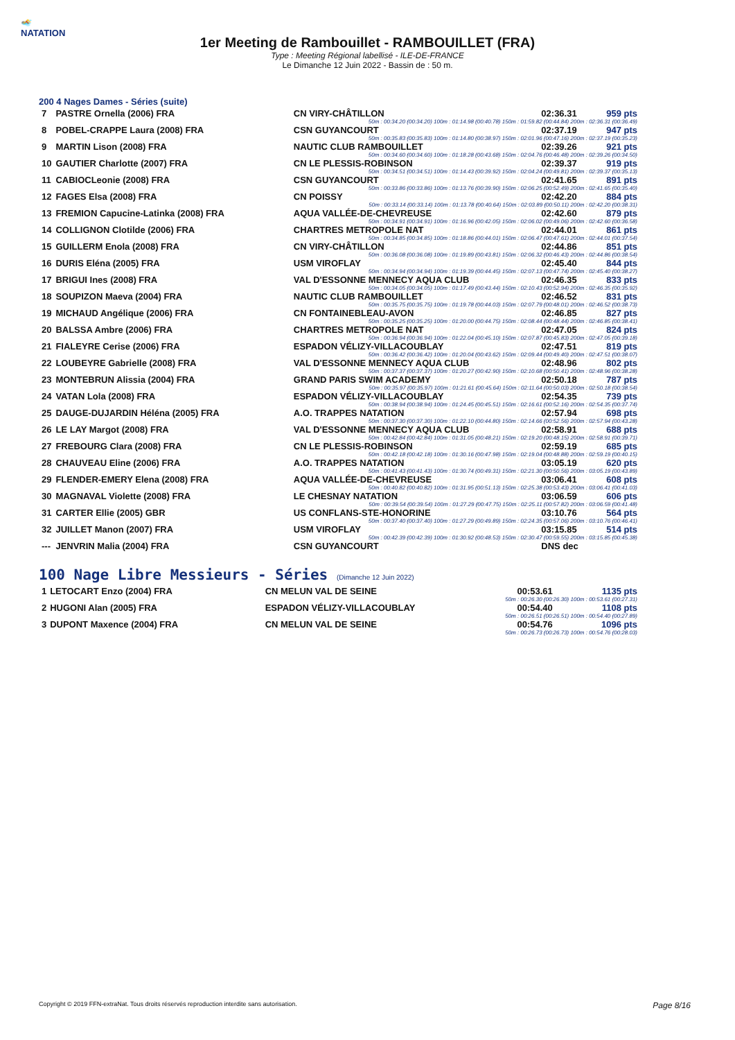🏊
NATATION
1er Meeting de Rambouillet - RAMBOUILLET (FRA)
Type : Meeting Régional labellisé - ILE-DE-FRANCE
Le Dimanche 12 Juin 2022 - Bassin de : 50 m.
200 4 Nages Dames - Séries (suite)
| 7 | PASTRE Ornella (2006) FRA | CN VIRY-CHÂTILLON | 02:36.31 | 959 pts |
| 50m : 00:34.20 (00:34.20) 100m : 01:14.98 (00:40.78) 150m : 01:59.82 (00:44.84) 200m : 02:36.31 (00:36.49) | | | | |
| 8 | POBEL-CRAPPE Laura (2008) FRA | CSN GUYANCOURT | 02:37.19 | 947 pts |
| 50m : 00:35.83 (00:35.83) 100m : 01:14.80 (00:38.97) 150m : 02:01.96 (00:47.16) 200m : 02:37.19 (00:35.23) | | | | |
| 9 | MARTIN Lison (2008) FRA | NAUTIC CLUB RAMBOUILLET | 02:39.26 | 921 pts |
| 50m : 00:34.60 (00:34.60) 100m : 01:18.28 (00:43.68) 150m : 02:04.76 (00:46.48) 200m : 02:39.26 (00:34.50) | | | | |
| 10 | GAUTIER Charlotte (2007) FRA | CN LE PLESSIS-ROBINSON | 02:39.37 | 919 pts |
| 50m : 00:34.51 (00:34.51) 100m : 01:14.43 (00:39.92) 150m : 02:04.24 (00:49.81) 200m : 02:39.37 (00:35.13) | | | | |
| 11 | CABIOCLeonie (2008) FRA | CSN GUYANCOURT | 02:41.65 | 891 pts |
| 50m : 00:33.86 (00:33.86) 100m : 01:13.76 (00:39.90) 150m : 02:06.25 (00:52.49) 200m : 02:41.65 (00:35.40) | | | | |
| 12 | FAGES Elsa (2008) FRA | CN POISSY | 02:42.20 | 884 pts |
| 50m : 00:33.14 (00:33.14) 100m : 01:13.78 (00:40.64) 150m : 02:03.89 (00:50.11) 200m : 02:42.20 (00:38.31) | | | | |
| 13 | FREMION Capucine-Latinka (2008) FRA | AQUA VALLÉE-DE-CHEVREUSE | 02:42.60 | 879 pts |
| 50m : 00:34.91 (00:34.91) 100m : 01:16.96 (00:42.05) 150m : 02:06.02 (00:49.06) 200m : 02:42.60 (00:36.58) | | | | |
| 14 | COLLIGNON Clotilde (2006) FRA | CHARTRES METROPOLE NAT | 02:44.01 | 861 pts |
| 50m : 00:34.85 (00:34.85) 100m : 01:18.86 (00:44.01) 150m : 02:06.47 (00:47.61) 200m : 02:44.01 (00:37.54) | | | | |
| 15 | GUILLERM Enola (2008) FRA | CN VIRY-CHÂTILLON | 02:44.86 | 851 pts |
| 50m : 00:36.08 (00:36.08) 100m : 01:19.89 (00:43.81) 150m : 02:06.32 (00:46.43) 200m : 02:44.86 (00:38.54) | | | | |
| 16 | DURIS Eléna (2005) FRA | USM VIROFLAY | 02:45.40 | 844 pts |
| 50m : 00:34.94 (00:34.94) 100m : 01:19.39 (00:44.45) 150m : 02:07.13 (00:47.74) 200m : 02:45.40 (00:38.27) | | | | |
| 17 | BRIGUI Ines (2008) FRA | VAL D'ESSONNE MENNECY AQUA CLUB | 02:46.35 | 833 pts |
| 50m : 00:34.05 (00:34.05) 100m : 01:17.49 (00:43.44) 150m : 02:10.43 (00:52.94) 200m : 02:46.35 (00:35.92) | | | | |
| 18 | SOUPIZON Maeva (2004) FRA | NAUTIC CLUB RAMBOUILLET | 02:46.52 | 831 pts |
| 50m : 00:35.75 (00:35.75) 100m : 01:19.78 (00:44.03) 150m : 02:07.79 (00:48.01) 200m : 02:46.52 (00:38.73) | | | | |
| 19 | MICHAUD Angélique (2006) FRA | CN FONTAINEBLEAU-AVON | 02:46.85 | 827 pts |
| 50m : 00:35.25 (00:35.25) 100m : 01:20.00 (00:44.75) 150m : 02:08.44 (00:48.44) 200m : 02:46.85 (00:38.41) | | | | |
| 20 | BALSSA Ambre (2006) FRA | CHARTRES METROPOLE NAT | 02:47.05 | 824 pts |
| 50m : 00:36.94 (00:36.94) 100m : 01:22.04 (00:45.10) 150m : 02:07.87 (00:45.83) 200m : 02:47.05 (00:39.18) | | | | |
| 21 | FIALEYRE Cerise (2006) FRA | ESPADON VÉLIZY-VILLACOUBLAY | 02:47.51 | 819 pts |
| 50m : 00:36.42 (00:36.42) 100m : 01:20.04 (00:43.62) 150m : 02:09.44 (00:49.40) 200m : 02:47.51 (00:38.07) | | | | |
| 22 | LOUBEYRE Gabrielle (2008) FRA | VAL D'ESSONNE MENNECY AQUA CLUB | 02:48.96 | 802 pts |
| 50m : 00:37.37 (00:37.37) 100m : 01:20.27 (00:42.90) 150m : 02:10.68 (00:50.41) 200m : 02:48.96 (00:38.28) | | | | |
| 23 | MONTEBRUN Alissia (2004) FRA | GRAND PARIS SWIM ACADEMY | 02:50.18 | 787 pts |
| 50m : 00:35.97 (00:35.97) 100m : 01:21.61 (00:45.64) 150m : 02:11.64 (00:50.03) 200m : 02:50.18 (00:38.54) | | | | |
| 24 | VATAN Lola (2008) FRA | ESPADON VÉLIZY-VILLACOUBLAY | 02:54.35 | 739 pts |
| 50m : 00:38.94 (00:38.94) 100m : 01:24.45 (00:45.51) 150m : 02:16.61 (00:52.16) 200m : 02:54.35 (00:37.74) | | | | |
| 25 | DAUGE-DUJARDIN Héléna (2005) FRA | A.O. TRAPPES NATATION | 02:57.94 | 698 pts |
| 50m : 00:37.30 (00:37.30) 100m : 01:22.10 (00:44.80) 150m : 02:14.66 (00:52.56) 200m : 02:57.94 (00:43.28) | | | | |
| 26 | LE LAY Margot (2008) FRA | VAL D'ESSONNE MENNECY AQUA CLUB | 02:58.91 | 688 pts |
| 50m : 00:42.84 (00:42.84) 100m : 01:31.05 (00:48.21) 150m : 02:19.20 (00:48.15) 200m : 02:58.91 (00:39.71) | | | | |
| 27 | FREBOURG Clara (2008) FRA | CN LE PLESSIS-ROBINSON | 02:59.19 | 685 pts |
| 50m : 00:42.18 (00:42.18) 100m : 01:30.16 (00:47.98) 150m : 02:19.04 (00:48.88) 200m : 02:59.19 (00:40.15) | | | | |
| 28 | CHAUVEAU Eline (2006) FRA | A.O. TRAPPES NATATION | 03:05.19 | 620 pts |
| 50m : 00:41.43 (00:41.43) 100m : 01:30.74 (00:49.31) 150m : 02:21.30 (00:50.56) 200m : 03:05.19 (00:43.89) | | | | |
| 29 | FLENDER-EMERY Elena (2008) FRA | AQUA VALLÉE-DE-CHEVREUSE | 03:06.41 | 608 pts |
| 50m : 00:40.82 (00:40.82) 100m : 01:31.95 (00:51.13) 150m : 02:25.38 (00:53.43) 200m : 03:06.41 (00:41.03) | | | | |
| 30 | MAGNAVAL Violette (2008) FRA | LE CHESNAY NATATION | 03:06.59 | 606 pts |
| 50m : 00:39.54 (00:39.54) 100m : 01:27.29 (00:47.75) 150m : 02:25.11 (00:57.82) 200m : 03:06.59 (00:41.48) | | | | |
| 31 | CARTER Ellie (2005) GBR | US CONFLANS-STE-HONORINE | 03:10.76 | 564 pts |
| 50m : 00:37.40 (00:37.40) 100m : 01:27.29 (00:49.89) 150m : 02:24.35 (00:57.06) 200m : 03:10.76 (00:46.41) | | | | |
| 32 | JUILLET Manon (2007) FRA | USM VIROFLAY | 03:15.85 | 514 pts |
| 50m : 00:42.39 (00:42.39) 100m : 01:30.92 (00:48.53) 150m : 02:30.47 (00:59.55) 200m : 03:15.85 (00:45.38) | | | | |
| --- | JENVRIN Malia (2004) FRA | CSN GUYANCOURT | DNS dec | |
100 Nage Libre Messieurs - Séries (Dimanche 12 Juin 2022)
| 1 | LETOCART Enzo (2004) FRA | CN MELUN VAL DE SEINE | 00:53.61 | 1135 pts |
| 50m : 00:26.30 (00:26.30) 100m : 00:53.61 (00:27.31) | | | | |
| 2 | HUGONI Alan (2005) FRA | ESPADON VÉLIZY-VILLACOUBLAY | 00:54.40 | 1108 pts |
| 50m : 00:26.51 (00:26.51) 100m : 00:54.40 (00:27.89) | | | | |
| 3 | DUPONT Maxence (2004) FRA | CN MELUN VAL DE SEINE | 00:54.76 | 1096 pts |
| 50m : 00:26.73 (00:26.73) 100m : 00:54.76 (00:28.03) | | | | |
Copyright © 2019 FFN-extraNat. Tous droits réservés reproduction interdite sans autorisation. Page 8/16